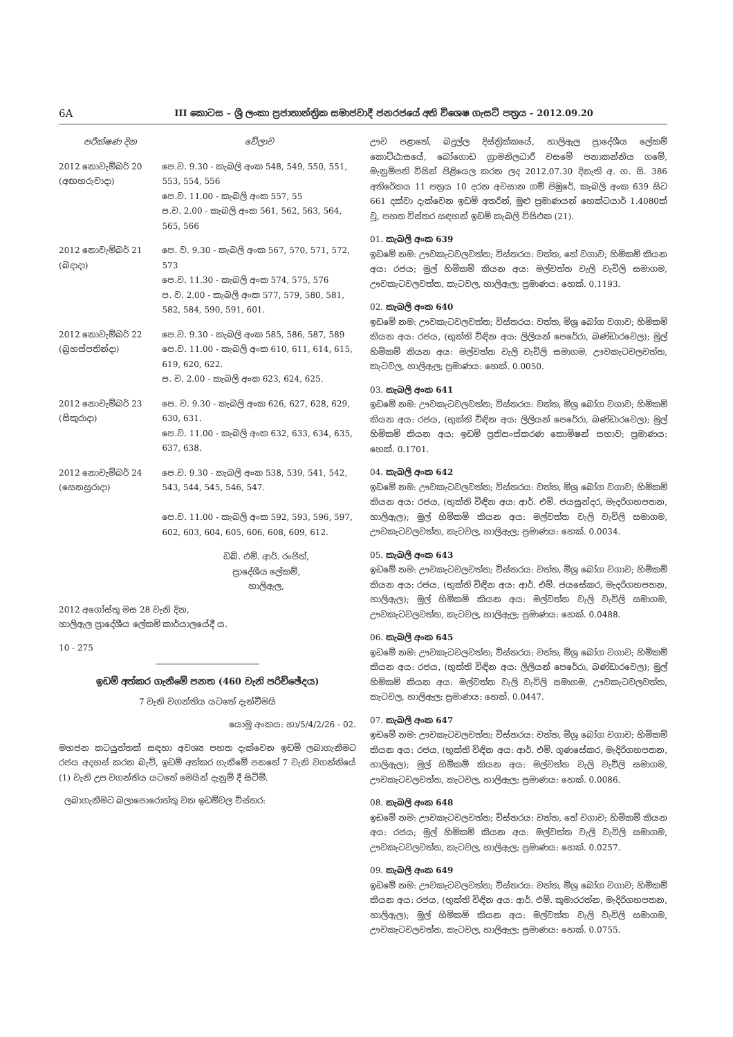6A
III කොටස – ශ්‍රී ලංකා ප්‍රජාතාන්ත්‍රික සමාජවාදී ජනරජයේ අති විශෙෂ ගැසට් පත්‍රය – 2012.09.20
| පරීක්ෂණ දින | වේලාව |
| --- | --- |
| 2012 නොවැම්බර් 20 (අඟහරුවාදා) | පෙ.ව. 9.30 - කැබලි අංක 548, 549, 550, 551, 553, 554, 556 පෙ.ව. 11.00 - කැබලි අංක 557, 55 ප.ව. 2.00 - කැබලි අංක 561, 562, 563, 564, 565, 566 |
| 2012 නොවැම්බර් 21 (බදාදා) | පෙ. ව. 9.30 - කැබලි අංක 567, 570, 571, 572, 573 පෙ.ව. 11.30 - කැබලි අංක 574, 575, 576 ප. ව. 2.00 - කැබලි අංක 577, 579, 580, 581, 582, 584, 590, 591, 601. |
| 2012 නොවැම්බර් 22 (බ්‍රහස්පතින්දා) | පෙ.ව. 9.30 - කැබලි අංක 585, 586, 587, 589 පෙ.ව. 11.00 - කැබලි අංක 610, 611, 614, 615, 619, 620, 622. ප. ව. 2.00 - කැබලි අංක 623, 624, 625. |
| 2012 නොවැම්බර් 23 (සිකුරාදා) | පෙ. ව. 9.30 - කැබලි අංක 626, 627, 628, 629, 630, 631. පෙ.ව. 11.00 - කැබලි අංක 632, 633, 634, 635, 637, 638. |
| 2012 නොවැම්බර් 24 (සෙනසුරාදා) | පෙ.ව. 9.30 - කැබලි අංක 538, 539, 541, 542, 543, 544, 545, 546, 547. පෙ.ව. 11.00 - කැබලි අංක 592, 593, 596, 597, 602, 603, 604, 605, 606, 608, 609, 612. |
ඩබ්. එම්. ආර්. රංජිත්,
ප්‍රාදේශීය ලේකම්,
හාලිඇල,
2012 අගෝස්තු මස 28 වැනි දින,
හාලිඇල ප්‍රාදේශීය ලේකම් කාර්යාලයේදී ය.
10 - 275
ඉඩම් අත්කර ගැනීමේ පනත (460 වැනි පරිච්ඡේදය)
7 වැනි වගන්තිය යටතේ දැන්වීමයි
යොමු අංකය: හා/5/4/2/26 - 02.
මහජන කටයුත්තක් සඳහා අවශ්‍ය පහත දැක්වෙන ඉඩම් ලබාගැනීමට රජය අදහස් කරන බැව්, ඉඩම් අත්කර ගැනීමේ පනතේ 7 වැනි වගන්තියේ (1) වැනි උප වගන්තිය යටතේ මෙයින් දැනුම් දී සිටිමි.
ලබාගැනීමට බලාපොරොත්තු වන ඉඩම්වල විස්තර:
ඌව පළාතේ, බදුල්ල දිස්ත්‍රික්කයේ, හාලිඇල ප්‍රාදේශීය ලේකම් කොට්ඨාසයේ, බෝගොඩ ග්‍රාමනිලධාරී වසමේ පනාකන්නිය ගමේ, මැනුම්පති විසින් පිළියෙල කරන ලද 2012.07.30 දිනැති අ. ග. සි. 386 අතිරේකය 11 පත්‍රය 10 දරන අවසාන ගම් පිඹුරේ, කැබලි අංක 639 සිට 661 දක්වා දැක්වෙන ඉඩම් අතරින්, මුළු ප්‍රමාණයන් හෙක්ටයාර් 1.4080ක් වූ, පහත විස්තර සඳහන් ඉඩම් කැබලි විසිඑක (21).
01. කැබලි අංක 639
ඉඩමේ නම: ඌවකැටවලවත්ත; විස්තරය: වත්ත, තේ වගාව; හිමිකම් කියන අය: රජය; මුල් හිමිකම් කියන අය: මල්වත්ත වැලි වැවිලි සමාගම, ඌවකැටවලවත්ත, කැටවල, හාලිඇල; ප්‍රමාණය: හෙක්. 0.1193.
02. කැබලි අංක 640
ඉඩමේ නම: ඌවකැටවලවත්ත; විස්තරය: වත්ත, මිශ්‍ර බෝග වගාව; හිමිකම් කියන අය: රජය, (භුක්ති විඳින අය: ලිලියන් පෙරේරා, බණ්ඩාරවෙල); මුල් හිමිකම් කියන අය: මල්වත්ත වැලි වැවිලි සමාගම, ඌවකැටවලවත්ත, කැටවල, හාලිඇල; ප්‍රමාණය: හෙක්. 0.0050.
03. කැබලි අංක 641
ඉඩමේ නම: ඌවකැටවලවත්ත; විස්තරය: වත්ත, මිශ්‍ර බෝග වගාව; හිමිකම් කියන අය: රජය, (භුක්ති විඳින අය: ලිලියන් පෙරේරා, බණ්ඩාරවෙල); මුල් හිමිකම් කියන අය: ඉඩම් ප්‍රතිසංස්කරණ කොමිෂන් සභාව; ප්‍රමාණය: හෙක්. 0.1701.
04. කැබලි අංක 642
ඉඩමේ නම: ඌවකැටවලවත්ත; විස්තරය: වත්ත, මිශ්‍ර බෝග වගාව; හිමිකම් කියන අය: රජය, (භුක්ති විඳින අය: ආර්. එම්. ජයසුන්දර, මැදරිගහපතන, හාලිඇල); මුල් හිමිකම් කියන අය: මල්වත්ත වැලි වැවිලි සමාගම, ඌවකැටවලවත්ත, කැටවල, හාලිඇල; ප්‍රමාණය: හෙක්. 0.0034.
05. කැබලි අංක 643
ඉඩමේ නම: ඌවකැටවලවත්ත; විස්තරය: වත්ත, මිශ්‍ර බෝග වගාව; හිමිකම් කියන අය: රජය, (භුක්ති විඳින අය: ආර්. එම්. ජයසේකර, මැදරිගහපතන, හාලිඇල); මුල් හිමිකම් කියන අය: මල්වත්ත වැලි වැවිලි සමාගම, ඌවකැටවලවත්ත, කැටවල, හාලිඇල; ප්‍රමාණය: හෙක්. 0.0488.
06. කැබලි අංක 645
ඉඩමේ නම: ඌවකැටවලවත්ත; විස්තරය: වත්ත, මිශ්‍ර බෝග වගාව; හිමිකම් කියන අය: රජය, (භුක්ති විඳින අය: ලිලියන් පෙරේරා, බණ්ඩාරවෙල); මුල් හිමිකම් කියන අය: මල්වත්ත වැලි වැවිලි සමාගම, ඌවකැටවලවත්ත, කැටවල, හාලිඇල; ප්‍රමාණය: හෙක්. 0.0447.
07. කැබලි අංක 647
ඉඩමේ නම: ඌවකැටවලවත්ත; විස්තරය: වත්ත, මිශ්‍ර බෝග වගාව; හිමිකම් කියන අය: රජය, (භුක්ති විඳින අය: ආර්. එම්. ගුණසේකර, මැදිරිගහපතන, හාලිඇල); මුල් හිමිකම් කියන අය: මල්වත්ත වැලි වැවිලි සමාගම, ඌවකැටවලවත්ත, කැටවල, හාලිඇල; ප්‍රමාණය: හෙක්. 0.0086.
08. කැබලි අංක 648
ඉඩමේ නම: ඌවකැටවලවත්ත; විස්තරය: වත්ත, තේ වගාව; හිමිකම් කියන අය: රජය; මුල් හිමිකම් කියන අය: මල්වත්ත වැලි වැවිලි සමාගම, ඌවකැටවලවත්ත, කැටවල, හාලිඇල; ප්‍රමාණය: හෙක්. 0.0257.
09. කැබලි අංක 649
ඉඩමේ නම: ඌවකැටවලවත්ත; විස්තරය: වත්ත, මිශ්‍ර බෝග වගාව; හිමිකම් කියන අය: රජය, (භුක්ති විඳින අය: ආර්. එම්. කුමාරරත්න, මැදිරිගහපතන, හාලිඇල); මුල් හිමිකම් කියන අය: මල්වත්ත වැලි වැවිලි සමාගම, ඌවකැටවලවත්ත, කැටවල, හාලිඇල; ප්‍රමාණය: හෙක්. 0.0755.